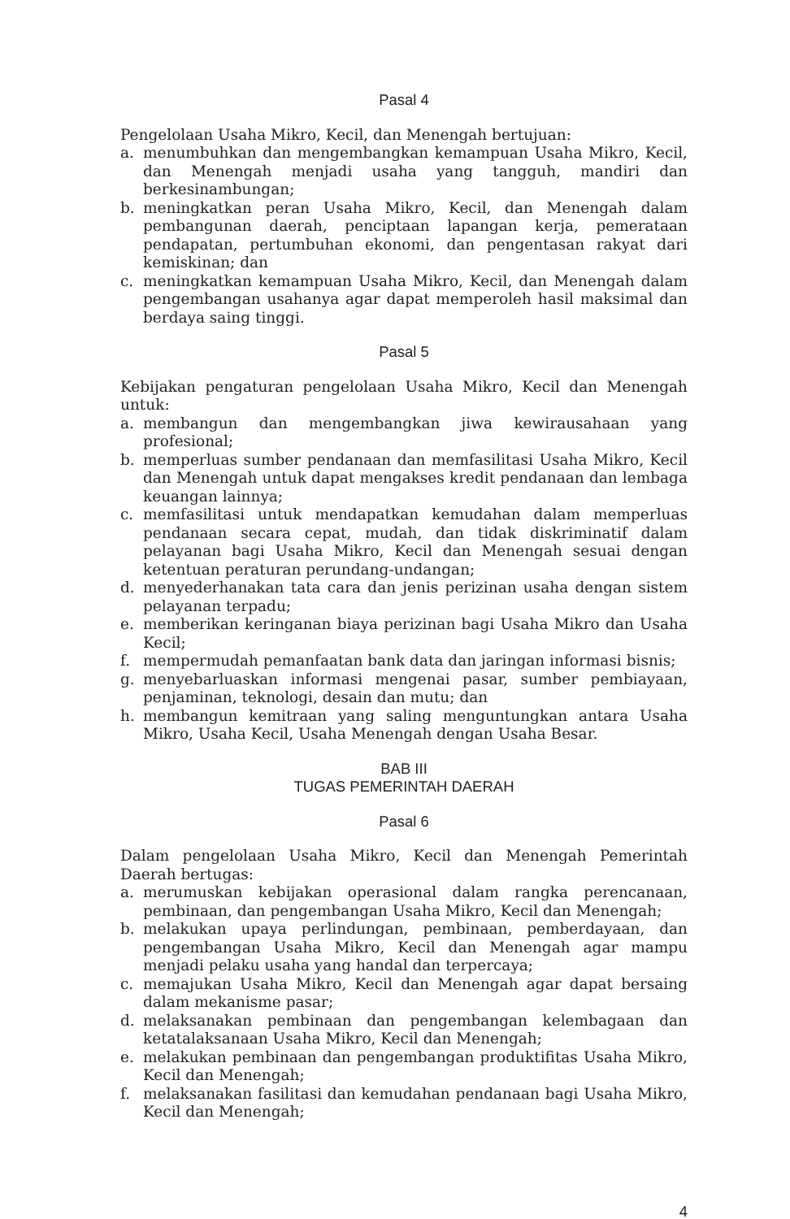Pasal 4
Pengelolaan Usaha Mikro, Kecil, dan Menengah bertujuan:
a. menumbuhkan dan mengembangkan kemampuan Usaha Mikro, Kecil, dan Menengah menjadi usaha yang tangguh, mandiri dan berkesinambungan;
b. meningkatkan peran Usaha Mikro, Kecil, dan Menengah dalam pembangunan daerah, penciptaan lapangan kerja, pemerataan pendapatan, pertumbuhan ekonomi, dan pengentasan rakyat dari kemiskinan; dan
c. meningkatkan kemampuan Usaha Mikro, Kecil, dan Menengah dalam pengembangan usahanya agar dapat memperoleh hasil maksimal dan berdaya saing tinggi.
Pasal 5
Kebijakan pengaturan pengelolaan Usaha Mikro, Kecil dan Menengah untuk:
a. membangun dan mengembangkan jiwa kewirausahaan yang profesional;
b. memperluas sumber pendanaan dan memfasilitasi Usaha Mikro, Kecil dan Menengah untuk dapat mengakses kredit pendanaan dan lembaga keuangan lainnya;
c. memfasilitasi untuk mendapatkan kemudahan dalam memperluas pendanaan secara cepat, mudah, dan tidak diskriminatif dalam pelayanan bagi Usaha Mikro, Kecil dan Menengah sesuai dengan ketentuan peraturan perundang-undangan;
d. menyederhanakan tata cara dan jenis perizinan usaha dengan sistem pelayanan terpadu;
e. memberikan keringanan biaya perizinan bagi Usaha Mikro dan Usaha Kecil;
f. mempermudah pemanfaatan bank data dan jaringan informasi bisnis;
g. menyebarluaskan informasi mengenai pasar, sumber pembiayaan, penjaminan, teknologi, desain dan mutu; dan
h. membangun kemitraan yang saling menguntungkan antara Usaha Mikro, Usaha Kecil, Usaha Menengah dengan Usaha Besar.
BAB III
TUGAS PEMERINTAH DAERAH
Pasal 6
Dalam pengelolaan Usaha Mikro, Kecil dan Menengah Pemerintah Daerah bertugas:
a. merumuskan kebijakan operasional dalam rangka perencanaan, pembinaan, dan pengembangan Usaha Mikro, Kecil dan Menengah;
b. melakukan upaya perlindungan, pembinaan, pemberdayaan, dan pengembangan Usaha Mikro, Kecil dan Menengah agar mampu menjadi pelaku usaha yang handal dan terpercaya;
c. memajukan Usaha Mikro, Kecil dan Menengah agar dapat bersaing dalam mekanisme pasar;
d. melaksanakan pembinaan dan pengembangan kelembagaan dan ketatalaksanaan Usaha Mikro, Kecil dan Menengah;
e. melakukan pembinaan dan pengembangan produktifitas Usaha Mikro, Kecil dan Menengah;
f. melaksanakan fasilitasi dan kemudahan pendanaan bagi Usaha Mikro, Kecil dan Menengah;
4